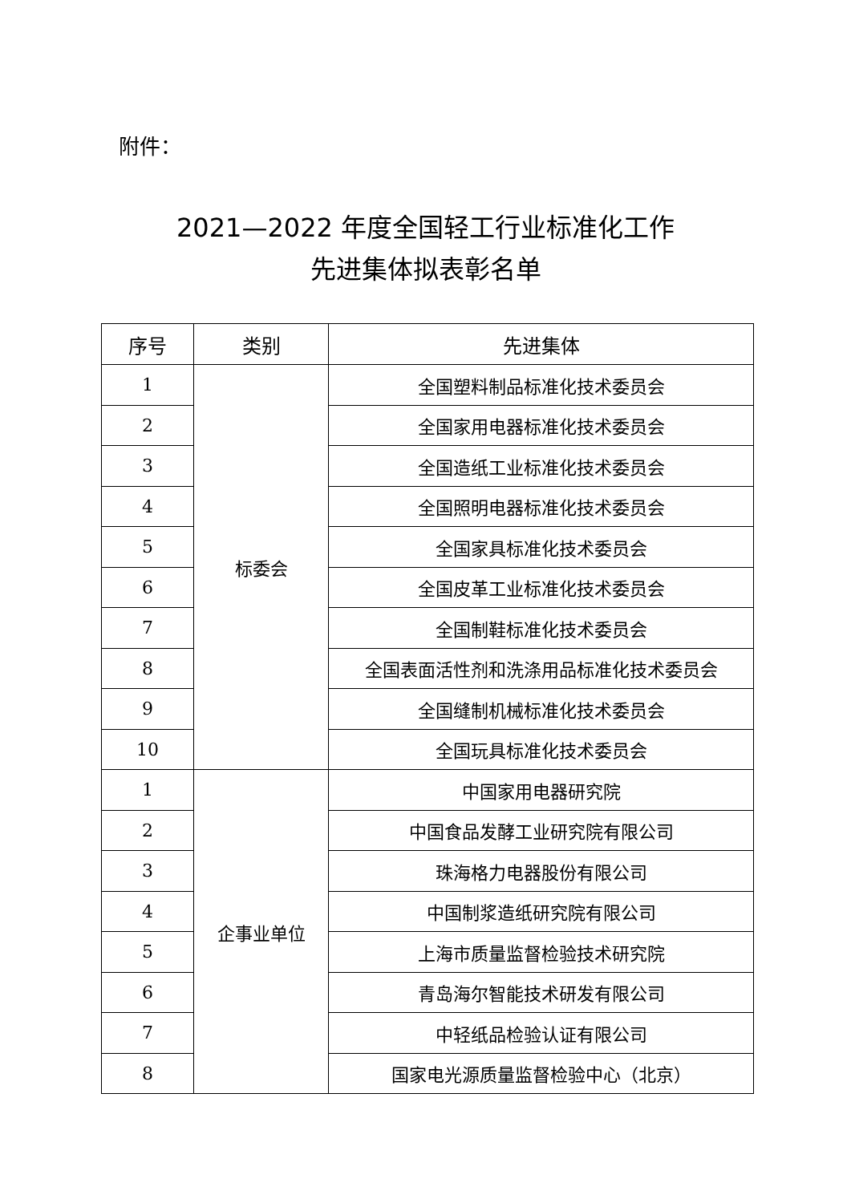附件：
2021—2022 年度全国轻工行业标准化工作
先进集体拟表彰名单
| 序号 | 类别 | 先进集体 |
| --- | --- | --- |
| 1 | 标委会 | 全国塑料制品标准化技术委员会 |
| 2 | | 全国家用电器标准化技术委员会 |
| 3 | | 全国造纸工业标准化技术委员会 |
| 4 | | 全国照明电器标准化技术委员会 |
| 5 | | 全国家具标准化技术委员会 |
| 6 | | 全国皮革工业标准化技术委员会 |
| 7 | | 全国制鞋标准化技术委员会 |
| 8 | | 全国表面活性剂和洗涤用品标准化技术委员会 |
| 9 | | 全国缝制机械标准化技术委员会 |
| 10 | | 全国玩具标准化技术委员会 |
| 1 | 企事业单位 | 中国家用电器研究院 |
| 2 | | 中国食品发酵工业研究院有限公司 |
| 3 | | 珠海格力电器股份有限公司 |
| 4 | | 中国制浆造纸研究院有限公司 |
| 5 | | 上海市质量监督检验技术研究院 |
| 6 | | 青岛海尔智能技术研发有限公司 |
| 7 | | 中轻纸品检验认证有限公司 |
| 8 | | 国家电光源质量监督检验中心（北京） |